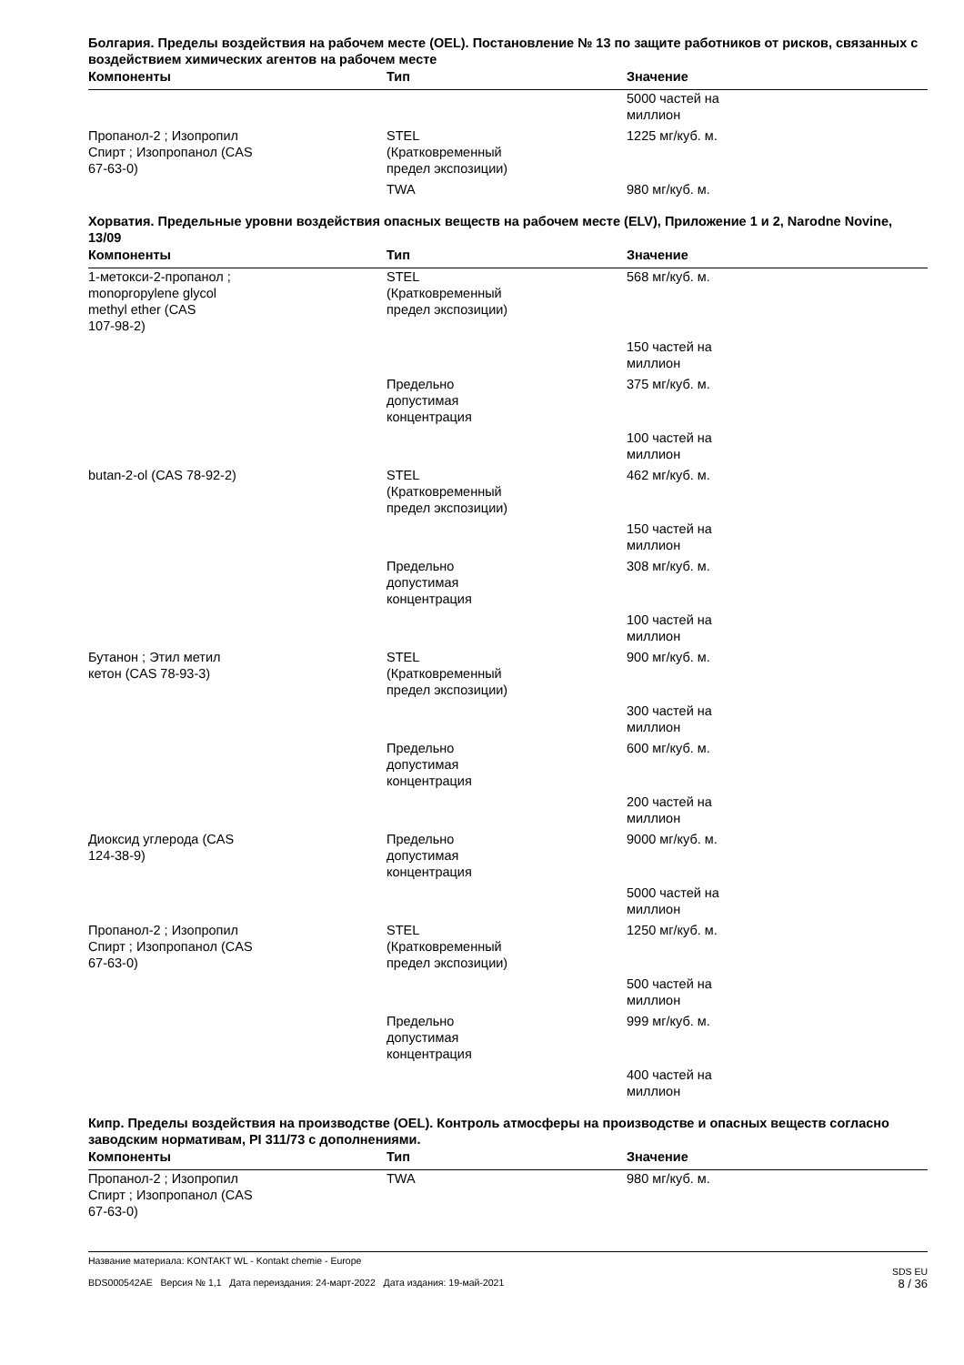Болгария. Пределы воздействия на рабочем месте (OEL). Постановление № 13 по защите работников от рисков, связанных с воздействием химических агентов на рабочем месте
| Компоненты | Тип | Значение |
| --- | --- | --- |
| | | 5000 частей на миллион |
| Пропанол-2 ; Изопропил Спирт ; Изопропанол (CAS 67-63-0) | STEL (Кратковременный предел экспозиции) | 1225 мг/куб. м. |
| | TWA | 980 мг/куб. м. |
Хорватия. Предельные уровни воздействия опасных веществ на рабочем месте (ELV), Приложение 1 и 2, Narodne Novine, 13/09
| Компоненты | Тип | Значение |
| --- | --- | --- |
| 1-метокси-2-пропанол ; monopropylene glycol methyl ether (CAS 107-98-2) | STEL (Кратковременный предел экспозиции) | 568 мг/куб. м. |
| | | 150 частей на миллион |
| | Предельно допустимая концентрация | 375 мг/куб. м. |
| | | 100 частей на миллион |
| butan-2-ol (CAS 78-92-2) | STEL (Кратковременный предел экспозиции) | 462 мг/куб. м. |
| | | 150 частей на миллион |
| | Предельно допустимая концентрация | 308 мг/куб. м. |
| | | 100 частей на миллион |
| Бутанон ; Этил метил кетон (CAS 78-93-3) | STEL (Кратковременный предел экспозиции) | 900 мг/куб. м. |
| | | 300 частей на миллион |
| | Предельно допустимая концентрация | 600 мг/куб. м. |
| | | 200 частей на миллион |
| Диоксид углерода (CAS 124-38-9) | Предельно допустимая концентрация | 9000 мг/куб. м. |
| | | 5000 частей на миллион |
| Пропанол-2 ; Изопропил Спирт ; Изопропанол (CAS 67-63-0) | STEL (Кратковременный предел экспозиции) | 1250 мг/куб. м. |
| | | 500 частей на миллион |
| | Предельно допустимая концентрация | 999 мг/куб. м. |
| | | 400 частей на миллион |
Кипр. Пределы воздействия на производстве (OEL). Контроль атмосферы на производстве и опасных веществ согласно заводским нормативам, PI 311/73 с дополнениями.
| Компоненты | Тип | Значение |
| --- | --- | --- |
| Пропанол-2 ; Изопропил Спирт ; Изопропанол (CAS 67-63-0) | TWA | 980 мг/куб. м. |
Название материала: KONTAKT WL - Kontakt chemie - Europe
BDS000542AE Версия № 1,1 Дата переиздания: 24-март-2022 Дата издания: 19-май-2021
SDS EU
8 / 36